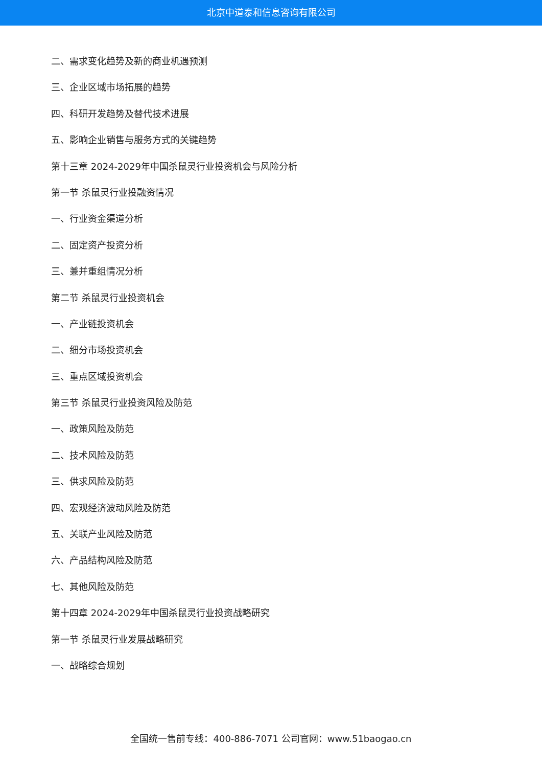北京中道泰和信息咨询有限公司
二、需求变化趋势及新的商业机遇预测
三、企业区域市场拓展的趋势
四、科研开发趋势及替代技术进展
五、影响企业销售与服务方式的关键趋势
第十三章 2024-2029年中国杀鼠灵行业投资机会与风险分析
第一节 杀鼠灵行业投融资情况
一、行业资金渠道分析
二、固定资产投资分析
三、兼并重组情况分析
第二节 杀鼠灵行业投资机会
一、产业链投资机会
二、细分市场投资机会
三、重点区域投资机会
第三节 杀鼠灵行业投资风险及防范
一、政策风险及防范
二、技术风险及防范
三、供求风险及防范
四、宏观经济波动风险及防范
五、关联产业风险及防范
六、产品结构风险及防范
七、其他风险及防范
第十四章 2024-2029年中国杀鼠灵行业投资战略研究
第一节 杀鼠灵行业发展战略研究
一、战略综合规划
全国统一售前专线：400-886-7071 公司官网：www.51baogao.cn